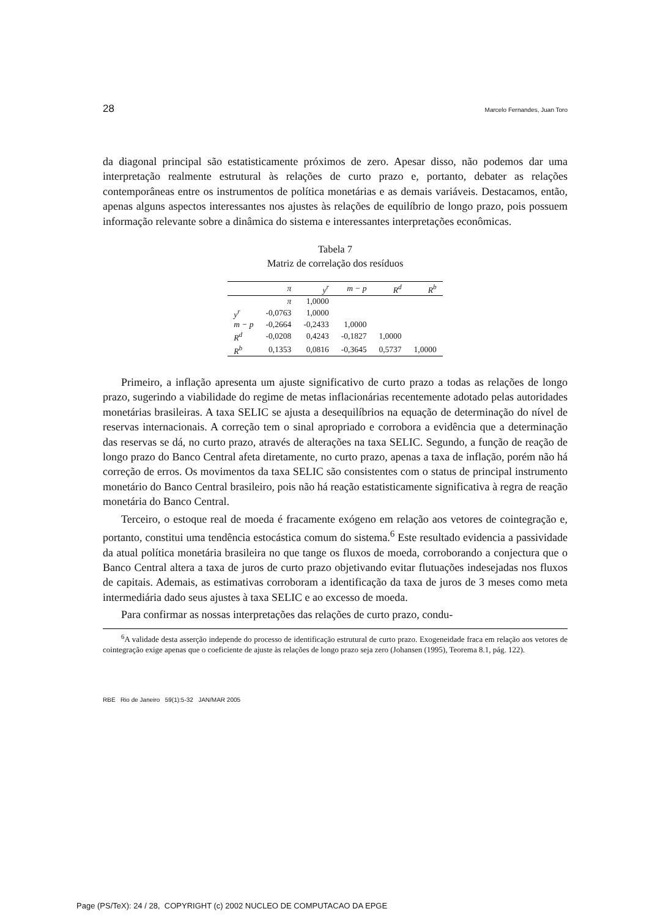28 Marcelo Fernandes, Juan Toro
da diagonal principal são estatisticamente próximos de zero. Apesar disso, não podemos dar uma interpretação realmente estrutural às relações de curto prazo e, portanto, debater as relações contemporâneas entre os instrumentos de política monetárias e as demais variáveis. Destacamos, então, apenas alguns aspectos interessantes nos ajustes às relações de equilíbrio de longo prazo, pois possuem informação relevante sobre a dinâmica do sistema e interessantes interpretações econômicas.
Tabela 7
Matriz de correlação dos resíduos
| | π | y<sup>r</sup> | m − p | R<sup>d</sup> | R<sup>b</sup> |
| --- | --- | --- | --- | --- | --- |
| | π | 1,0000 | | | |
| y<sup>r</sup> | -0,0763 | 1,0000 | | | |
| m − p | -0,2664 | -0,2433 | 1,0000 | | |
| R<sup>d</sup> | -0,0208 | 0,4243 | -0,1827 | 1,0000 | |
| R<sup>b</sup> | 0,1353 | 0,0816 | -0,3645 | 0,5737 | 1,0000 |
Primeiro, a inflação apresenta um ajuste significativo de curto prazo a todas as relações de longo prazo, sugerindo a viabilidade do regime de metas inflacionárias recentemente adotado pelas autoridades monetárias brasileiras. A taxa SELIC se ajusta a desequilíbrios na equação de determinação do nível de reservas internacionais. A correção tem o sinal apropriado e corrobora a evidência que a determinação das reservas se dá, no curto prazo, através de alterações na taxa SELIC. Segundo, a função de reação de longo prazo do Banco Central afeta diretamente, no curto prazo, apenas a taxa de inflação, porém não há correção de erros. Os movimentos da taxa SELIC são consistentes com o status de principal instrumento monetário do Banco Central brasileiro, pois não há reação estatisticamente significativa à regra de reação monetária do Banco Central.
Terceiro, o estoque real de moeda é fracamente exógeno em relação aos vetores de cointegração e, portanto, constitui uma tendência estocástica comum do sistema.<sup>6</sup> Este resultado evidencia a passividade da atual política monetária brasileira no que tange os fluxos de moeda, corroborando a conjectura que o Banco Central altera a taxa de juros de curto prazo objetivando evitar flutuações indesejadas nos fluxos de capitais. Ademais, as estimativas corroboram a identificação da taxa de juros de 3 meses como meta intermediária dado seus ajustes à taxa SELIC e ao excesso de moeda.
Para confirmar as nossas interpretações das relações de curto prazo, condu-
<sup>6</sup> A validade desta asserção independe do processo de identificação estrutural de curto prazo. Exogeneidade fraca em relação aos vetores de cointegração exige apenas que o coeficiente de ajuste às relações de longo prazo seja zero (Johansen (1995), Teorema 8.1, pág. 122).
RBE Rio de Janeiro 59(1):5-32 JAN/MAR 2005
Page (PS/TeX): 24 / 28, COPYRIGHT (c) 2002 NUCLEO DE COMPUTACAO DA EPGE